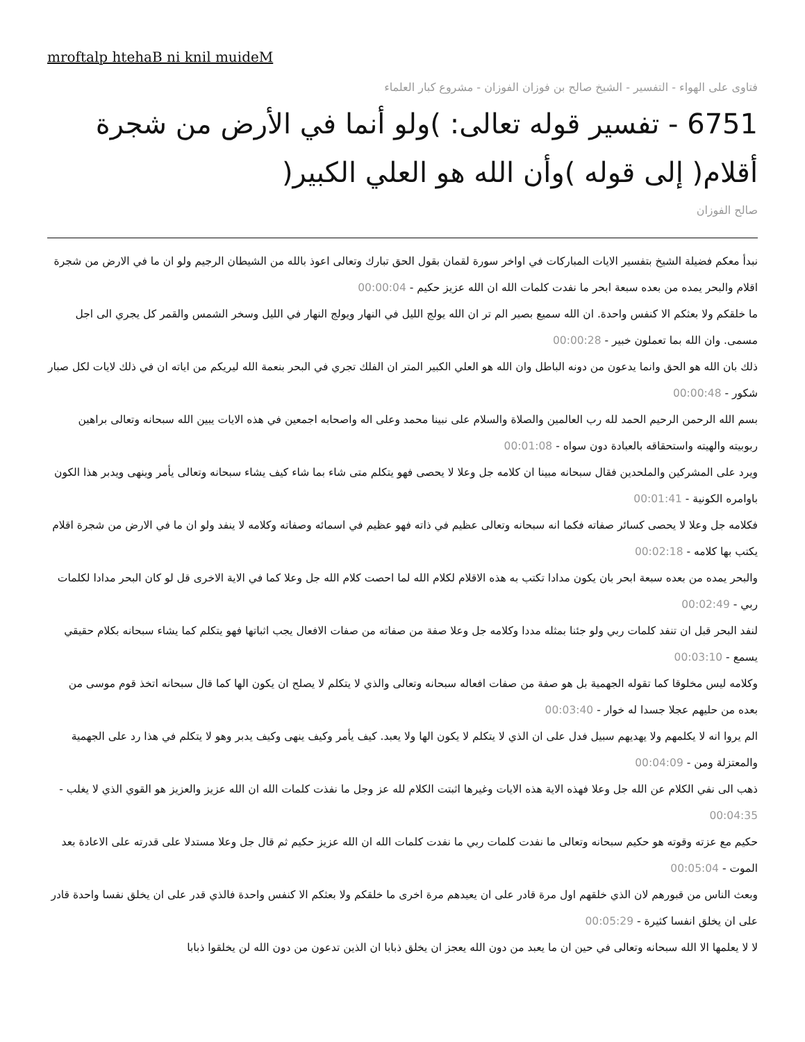mroftalp htehaB ni knil muideM
فتاوى على الهواء - التفسير - الشيخ صالح بن فوزان الفوزان - مشروع كبار العلماء
6751 - تفسير قوله تعالى: )ولو أنما في الأرض من شجرة أقلام( إلى قوله )وأن الله هو العلي الكبير(
صالح الفوزان
نبدأ معكم فضيلة الشيخ بتفسير الايات المباركات في اواخر سورة لقمان بقول الحق تبارك وتعالى اعوذ بالله من الشيطان الرجيم ولو ان ما في الارض من شجرة اقلام والبحر يمده من بعده سبعة ابحر ما نفدت كلمات الله ان الله عزيز حكيم - 00:00:04
ما خلقكم ولا بعثكم الا كنفس واحدة. ان الله سميع بصير الم تر ان الله يولج الليل في النهار ويولج النهار في الليل وسخر الشمس والقمر كل يجري الى اجل مسمى. وان الله بما تعملون خبير - 00:00:28
ذلك بان الله هو الحق وانما يدعون من دونه الباطل وان الله هو العلي الكبير المتر ان الفلك تجري في البحر بنعمة الله ليريكم من اياته ان في ذلك لايات لكل صبار شكور - 00:00:48
بسم الله الرحمن الرحيم الحمد لله رب العالمين والصلاة والسلام على نبينا محمد وعلى اله واصحابه اجمعين في هذه الايات يبين الله سبحانه وتعالى براهين ربوبيته والهيته واستحقاقه بالعبادة دون سواه - 00:01:08
ويرد على المشركين والملحدين فقال سبحانه مبينا ان كلامه جل وعلا لا يحصى فهو يتكلم متى شاء بما شاء كيف يشاء سبحانه وتعالى يأمر وينهى ويدبر هذا الكون باوامره الكونية - 00:01:41
فكلامه جل وعلا لا يحصى كسائر صفاته فكما انه سبحانه وتعالى عظيم في ذاته فهو عظيم في اسمائه وصفاته وكلامه لا ينفد ولو ان ما في الارض من شجرة اقلام يكتب بها كلامه - 00:02:18
والبحر يمده من بعده سبعة ابحر بان يكون مدادا تكتب به هذه الاقلام لكلام الله لما احصت كلام الله جل وعلا كما في الاية الاخرى قل لو كان البحر مدادا لكلمات ربي - 00:02:49
لنفد البحر قبل ان تنفد كلمات ربي ولو جئنا بمثله مددا وكلامه جل وعلا صفة من صفاته من صفات الافعال يجب اثباتها فهو يتكلم كما يشاء سبحانه بكلام حقيقي يسمع - 00:03:10
وكلامه ليس مخلوقا كما تقوله الجهمية بل هو صفة من صفات افعاله سبحانه وتعالى والذي لا يتكلم لا يصلح ان يكون الها كما قال سبحانه اتخذ قوم موسى من بعده من حليهم عجلا جسدا له خوار - 00:03:40
الم يروا انه لا يكلمهم ولا يهديهم سبيل فدل على ان الذي لا يتكلم لا يكون الها ولا يعبد. كيف يأمر وكيف ينهى وكيف يدبر وهو لا يتكلم في هذا رد على الجهمية والمعتزلة ومن - 00:04:09
ذهب الى نفي الكلام عن الله جل وعلا فهذه الاية هذه الايات وغيرها اثبتت الكلام لله عز وجل ما نفذت كلمات الله ان الله عزيز والعزيز هو القوي الذي لا يغلب - 00:04:35
حكيم مع عزته وقوته هو حكيم سبحانه وتعالى ما نفدت كلمات ربي ما نفدت كلمات الله ان الله عزيز حكيم ثم قال جل وعلا مستدلا على قدرته على الاعادة بعد الموت - 00:05:04
وبعث الناس من قبورهم لان الذي خلقهم اول مرة قادر على ان يعيدهم مرة اخرى ما خلقكم ولا بعثكم الا كنفس واحدة فالذي قدر على ان يخلق نفسا واحدة قادر على ان يخلق انفسا كثيرة - 00:05:29
لا لا يعلمها الا الله سبحانه وتعالى في حين ان ما يعبد من دون الله يعجز ان يخلق ذبابا ان الذين تدعون من دون الله لن يخلقوا ذبابا